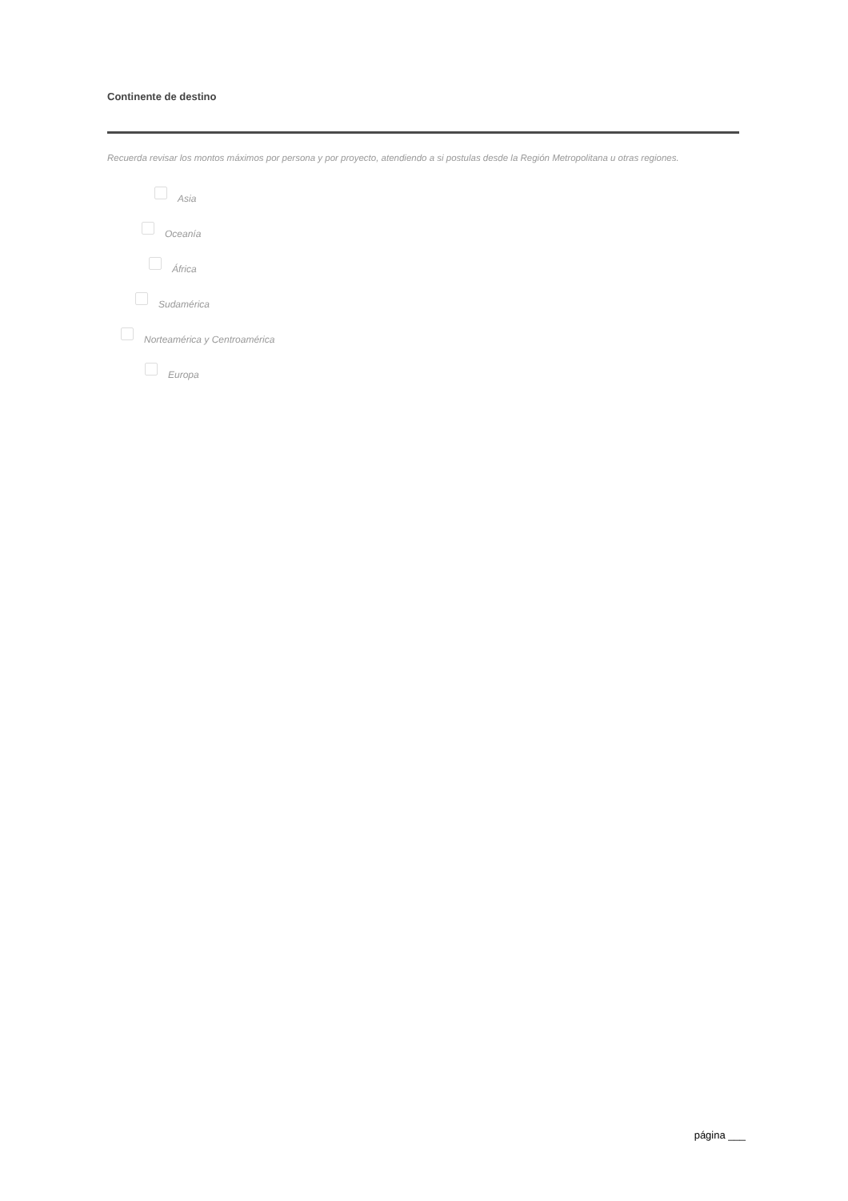Continente de destino
Recuerda revisar los montos máximos por persona y por proyecto, atendiendo a si postulas desde la Región Metropolitana u otras regiones.
Asia
Oceanía
África
Sudamérica
Norteamérica y Centroamérica
Europa
página ___